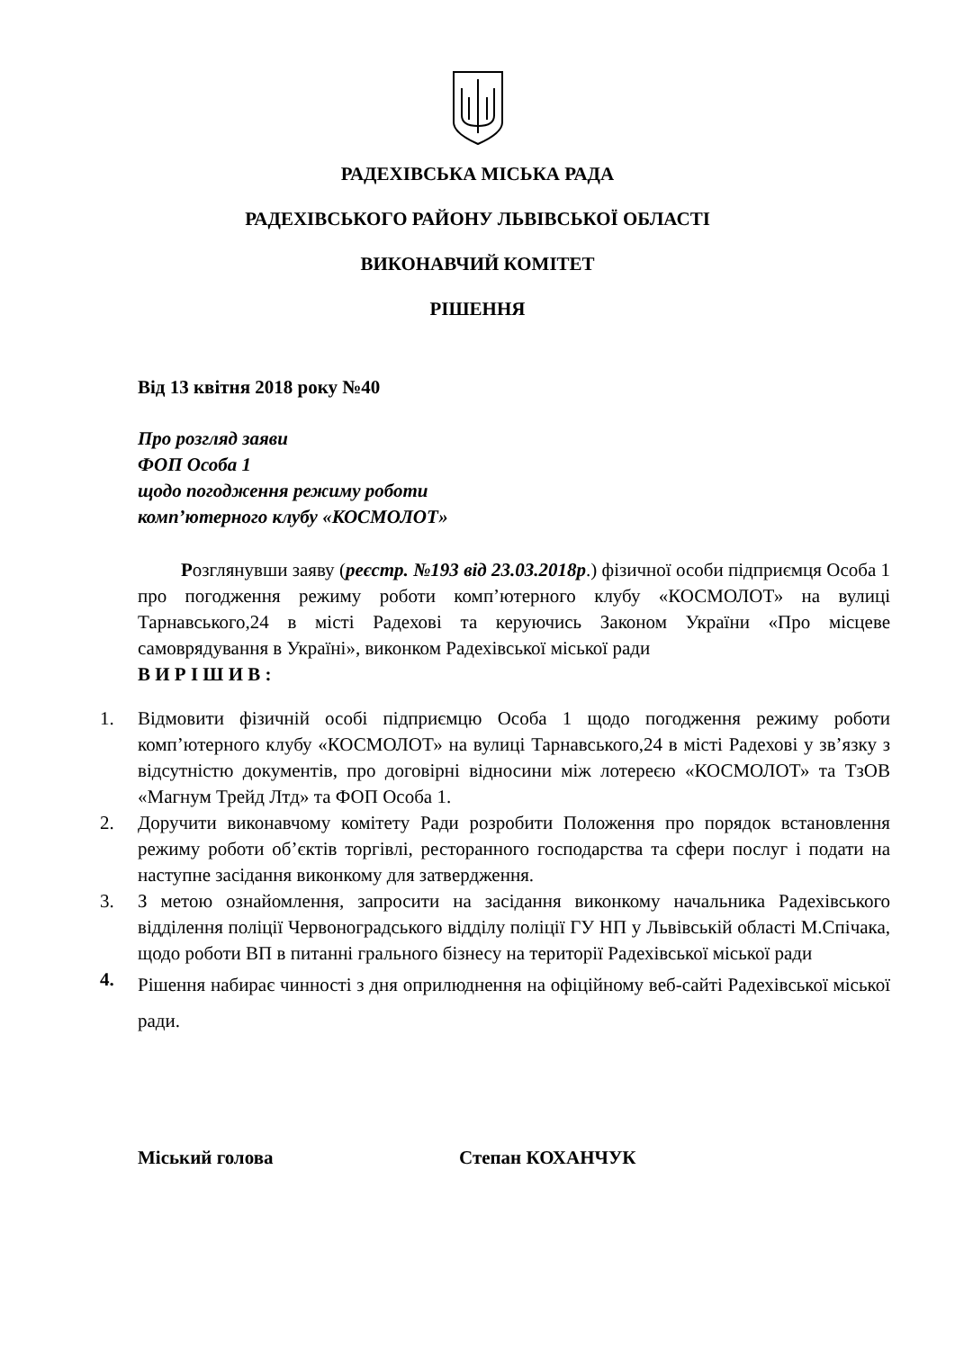РАДЕХІВСЬКА МІСЬКА РАДА
РАДЕХІВСЬКОГО РАЙОНУ ЛЬВІВСЬКОЇ ОБЛАСТІ
ВИКОНАВЧИЙ КОМІТЕТ
РІШЕННЯ
Від 13 квітня 2018 року №40
Про розгляд заяви
ФОП Особа 1
щодо погодження режиму роботи
комп’ютерного клубу «КОСМОЛОТ»
Розглянувши заяву (реєстр. №193 від 23.03.2018р.) фізичної особи підприємця Особа 1 про погодження режиму роботи комп’ютерного клубу «КОСМОЛОТ» на вулиці Тарнавського,24 в місті Радехові та керуючись Законом України «Про місцеве самоврядування в Україні», виконком Радехівської міської ради
В И Р І Ш И В :
1. Відмовити фізичній особі підприємцю Особа 1 щодо погодження режиму роботи комп’ютерного клубу «КОСМОЛОТ» на вулиці Тарнавського,24 в місті Радехові у зв’язку з відсутністю документів, про договірні відносини між лотереєю «КОСМОЛОТ» та ТзОВ «Магнум Трейд Лтд» та ФОП Особа 1.
2. Доручити виконавчому комітету Ради розробити Положення про порядок встановлення режиму роботи об’єктів торгівлі, ресторанного господарства та сфери послуг і подати на наступне засідання виконкому для затвердження.
3. З метою ознайомлення, запросити на засідання виконкому начальника Радехівського відділення поліції Червоноградського відділу поліції ГУ НП у Львівській області М.Спічака, щодо роботи ВП в питанні грального бізнесу на території Радехівської міської ради
4. Рішення набирає чинності з дня оприлюднення на офіційному веб-сайті Радехівської міської ради.
Міський голова Степан КОХАНЧУК